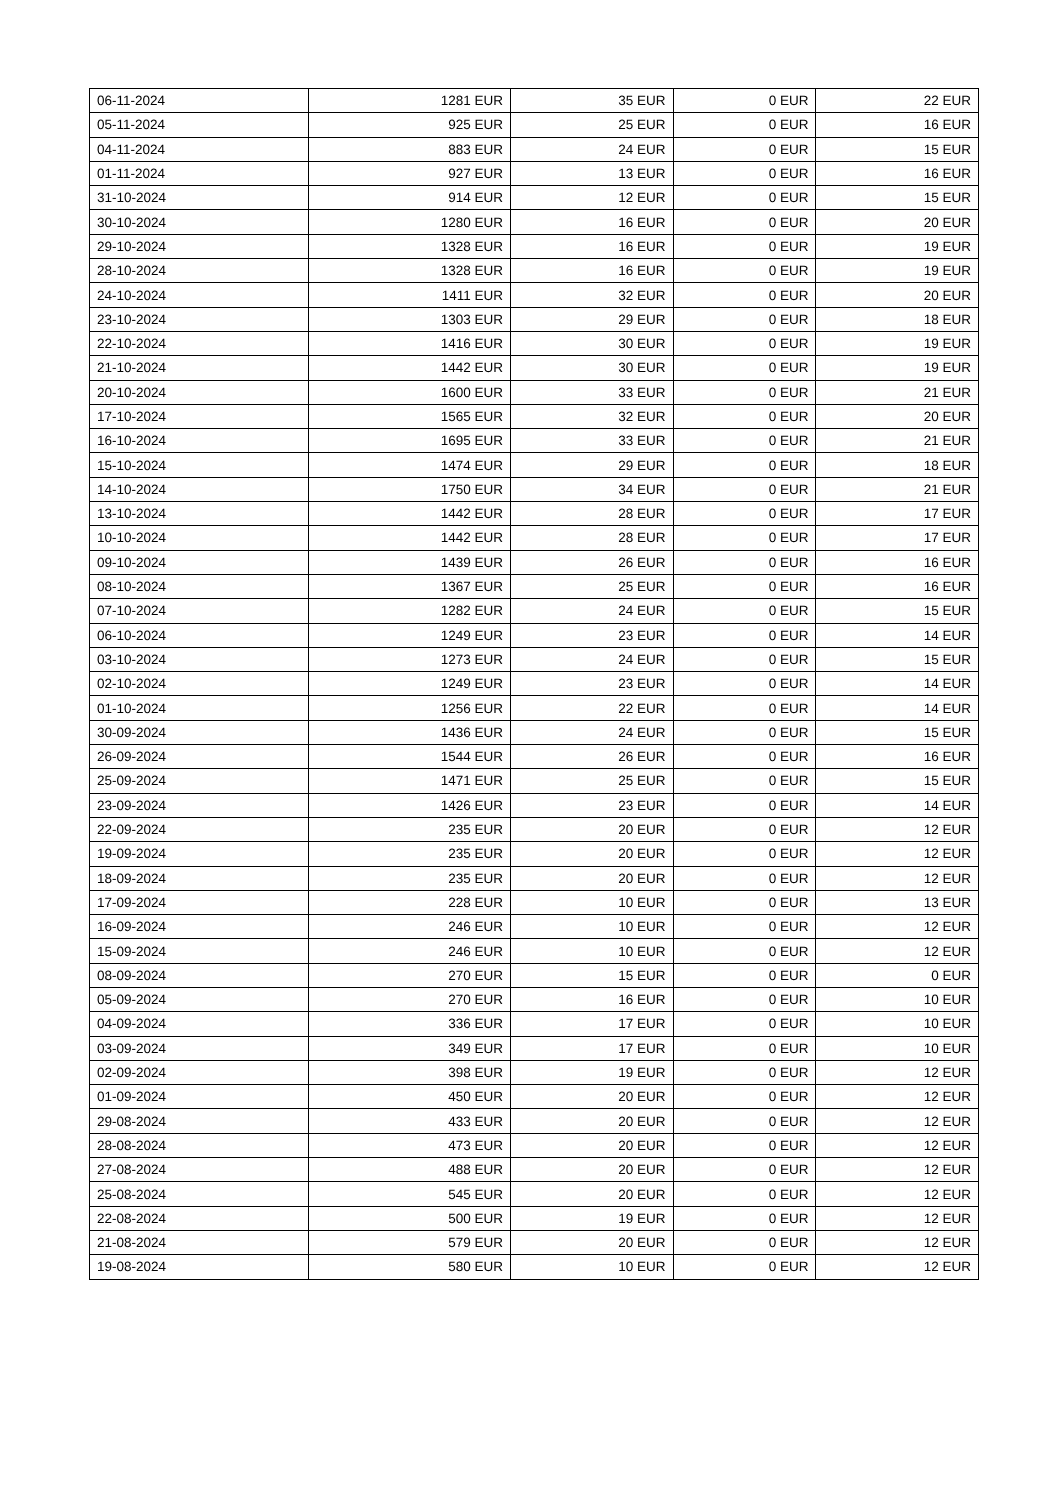| 06-11-2024 | 1281 EUR | 35 EUR | 0 EUR | 22 EUR |
| 05-11-2024 | 925 EUR | 25 EUR | 0 EUR | 16 EUR |
| 04-11-2024 | 883 EUR | 24 EUR | 0 EUR | 15 EUR |
| 01-11-2024 | 927 EUR | 13 EUR | 0 EUR | 16 EUR |
| 31-10-2024 | 914 EUR | 12 EUR | 0 EUR | 15 EUR |
| 30-10-2024 | 1280 EUR | 16 EUR | 0 EUR | 20 EUR |
| 29-10-2024 | 1328 EUR | 16 EUR | 0 EUR | 19 EUR |
| 28-10-2024 | 1328 EUR | 16 EUR | 0 EUR | 19 EUR |
| 24-10-2024 | 1411 EUR | 32 EUR | 0 EUR | 20 EUR |
| 23-10-2024 | 1303 EUR | 29 EUR | 0 EUR | 18 EUR |
| 22-10-2024 | 1416 EUR | 30 EUR | 0 EUR | 19 EUR |
| 21-10-2024 | 1442 EUR | 30 EUR | 0 EUR | 19 EUR |
| 20-10-2024 | 1600 EUR | 33 EUR | 0 EUR | 21 EUR |
| 17-10-2024 | 1565 EUR | 32 EUR | 0 EUR | 20 EUR |
| 16-10-2024 | 1695 EUR | 33 EUR | 0 EUR | 21 EUR |
| 15-10-2024 | 1474 EUR | 29 EUR | 0 EUR | 18 EUR |
| 14-10-2024 | 1750 EUR | 34 EUR | 0 EUR | 21 EUR |
| 13-10-2024 | 1442 EUR | 28 EUR | 0 EUR | 17 EUR |
| 10-10-2024 | 1442 EUR | 28 EUR | 0 EUR | 17 EUR |
| 09-10-2024 | 1439 EUR | 26 EUR | 0 EUR | 16 EUR |
| 08-10-2024 | 1367 EUR | 25 EUR | 0 EUR | 16 EUR |
| 07-10-2024 | 1282 EUR | 24 EUR | 0 EUR | 15 EUR |
| 06-10-2024 | 1249 EUR | 23 EUR | 0 EUR | 14 EUR |
| 03-10-2024 | 1273 EUR | 24 EUR | 0 EUR | 15 EUR |
| 02-10-2024 | 1249 EUR | 23 EUR | 0 EUR | 14 EUR |
| 01-10-2024 | 1256 EUR | 22 EUR | 0 EUR | 14 EUR |
| 30-09-2024 | 1436 EUR | 24 EUR | 0 EUR | 15 EUR |
| 26-09-2024 | 1544 EUR | 26 EUR | 0 EUR | 16 EUR |
| 25-09-2024 | 1471 EUR | 25 EUR | 0 EUR | 15 EUR |
| 23-09-2024 | 1426 EUR | 23 EUR | 0 EUR | 14 EUR |
| 22-09-2024 | 235 EUR | 20 EUR | 0 EUR | 12 EUR |
| 19-09-2024 | 235 EUR | 20 EUR | 0 EUR | 12 EUR |
| 18-09-2024 | 235 EUR | 20 EUR | 0 EUR | 12 EUR |
| 17-09-2024 | 228 EUR | 10 EUR | 0 EUR | 13 EUR |
| 16-09-2024 | 246 EUR | 10 EUR | 0 EUR | 12 EUR |
| 15-09-2024 | 246 EUR | 10 EUR | 0 EUR | 12 EUR |
| 08-09-2024 | 270 EUR | 15 EUR | 0 EUR | 0 EUR |
| 05-09-2024 | 270 EUR | 16 EUR | 0 EUR | 10 EUR |
| 04-09-2024 | 336 EUR | 17 EUR | 0 EUR | 10 EUR |
| 03-09-2024 | 349 EUR | 17 EUR | 0 EUR | 10 EUR |
| 02-09-2024 | 398 EUR | 19 EUR | 0 EUR | 12 EUR |
| 01-09-2024 | 450 EUR | 20 EUR | 0 EUR | 12 EUR |
| 29-08-2024 | 433 EUR | 20 EUR | 0 EUR | 12 EUR |
| 28-08-2024 | 473 EUR | 20 EUR | 0 EUR | 12 EUR |
| 27-08-2024 | 488 EUR | 20 EUR | 0 EUR | 12 EUR |
| 25-08-2024 | 545 EUR | 20 EUR | 0 EUR | 12 EUR |
| 22-08-2024 | 500 EUR | 19 EUR | 0 EUR | 12 EUR |
| 21-08-2024 | 579 EUR | 20 EUR | 0 EUR | 12 EUR |
| 19-08-2024 | 580 EUR | 10 EUR | 0 EUR | 12 EUR |